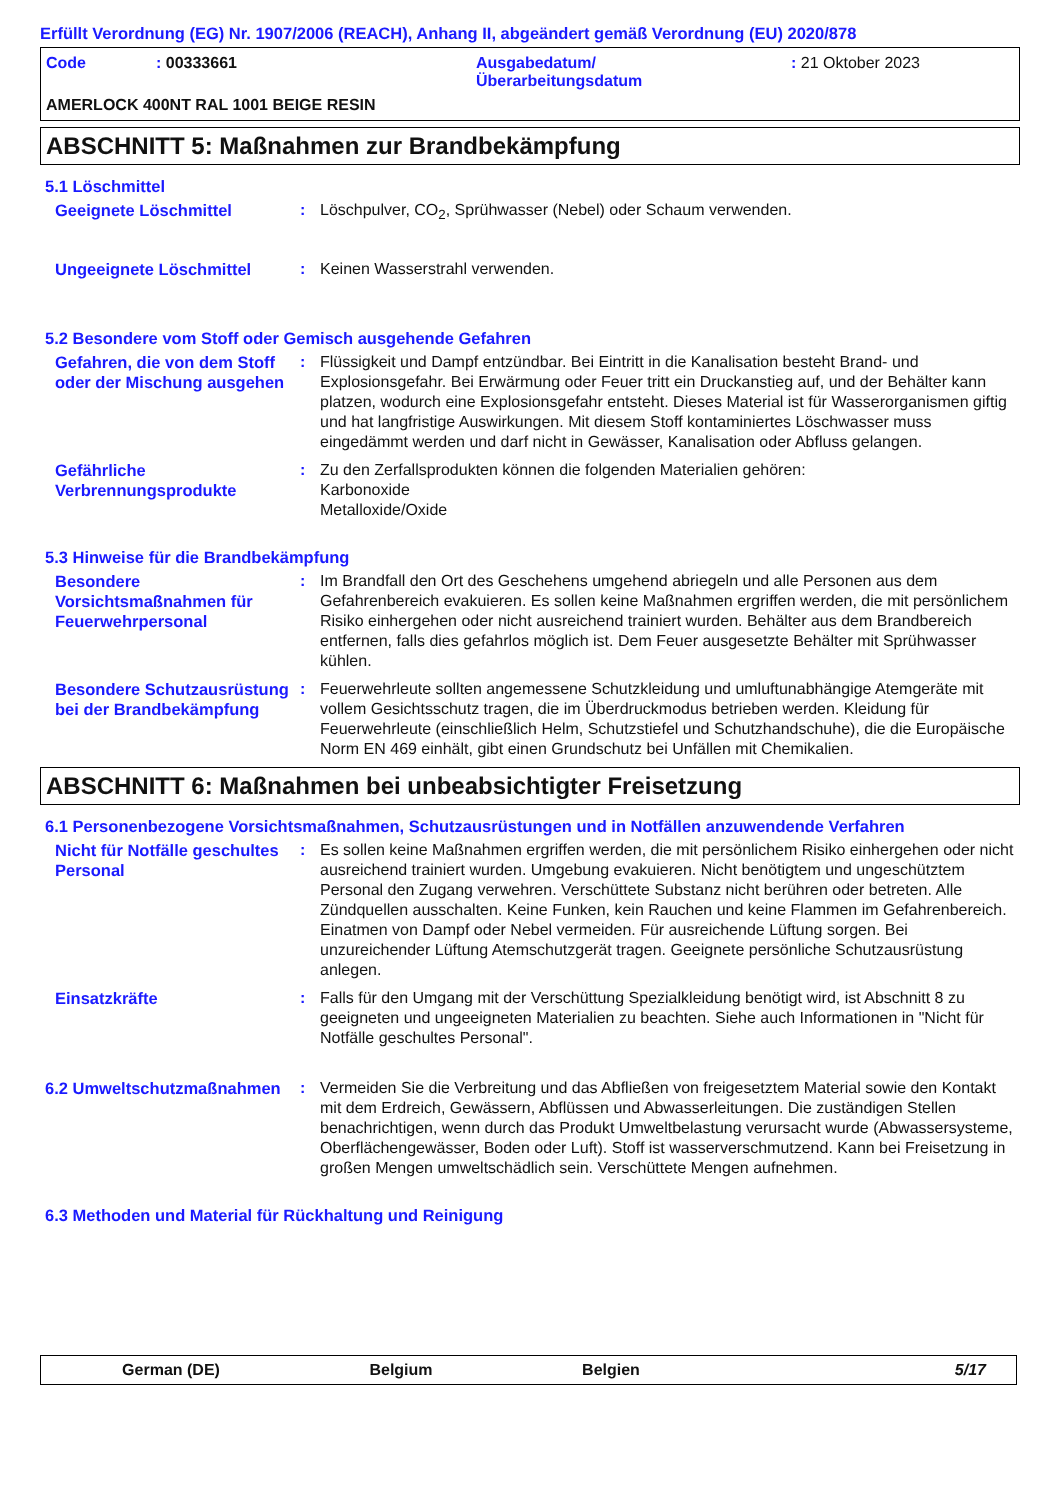Erfüllt Verordnung (EG) Nr. 1907/2006 (REACH), Anhang II, abgeändert gemäß Verordnung (EU) 2020/878
Code : 00333661 Ausgabedatum/
Überarbeitungsdatum
: 21 Oktober 2023
AMERLOCK 400NT RAL 1001 BEIGE RESIN
ABSCHNITT 5: Maßnahmen zur Brandbekämpfung
5.1 Löschmittel
Geeignete Löschmittel : Löschpulver, CO<sub>2</sub>, Sprühwasser (Nebel) oder Schaum verwenden.
Ungeeignete Löschmittel : Keinen Wasserstrahl verwenden.
5.2 Besondere vom Stoff oder Gemisch ausgehende Gefahren
Gefahren, die von dem Stoff oder der Mischung ausgehen
: Flüssigkeit und Dampf entzündbar. Bei Eintritt in die Kanalisation besteht Brand- und Explosionsgefahr. Bei Erwärmung oder Feuer tritt ein Druckanstieg auf, und der Behälter kann platzen, wodurch eine Explosionsgefahr entsteht. Dieses Material ist für Wasserorganismen giftig und hat langfristige Auswirkungen. Mit diesem Stoff kontaminiertes Löschwasser muss eingedämmt werden und darf nicht in Gewässer, Kanalisation oder Abfluss gelangen.
Gefährliche Verbrennungsprodukte
: Zu den Zerfallsprodukten können die folgenden Materialien gehören:
Karbonoxide
Metalloxide/Oxide
5.3 Hinweise für die Brandbekämpfung
Besondere Vorsichtsmaßnahmen für Feuerwehrpersonal
: Im Brandfall den Ort des Geschehens umgehend abriegeln und alle Personen aus dem Gefahrenbereich evakuieren. Es sollen keine Maßnahmen ergriffen werden, die mit persönlichem Risiko einhergehen oder nicht ausreichend trainiert wurden. Behälter aus dem Brandbereich entfernen, falls dies gefahrlos möglich ist. Dem Feuer ausgesetzte Behälter mit Sprühwasser kühlen.
Besondere Schutzausrüstung bei der Brandbekämpfung
: Feuerwehrleute sollten angemessene Schutzkleidung und umluftunabhängige Atemgeräte mit vollem Gesichtsschutz tragen, die im Überdruckmodus betrieben werden. Kleidung für Feuerwehrleute (einschließlich Helm, Schutzstiefel und Schutzhandschuhe), die die Europäische Norm EN 469 einhält, gibt einen Grundschutz bei Unfällen mit Chemikalien.
ABSCHNITT 6: Maßnahmen bei unbeabsichtigter Freisetzung
6.1 Personenbezogene Vorsichtsmaßnahmen, Schutzausrüstungen und in Notfällen anzuwendende Verfahren
Nicht für Notfälle geschultes Personal
: Es sollen keine Maßnahmen ergriffen werden, die mit persönlichem Risiko einhergehen oder nicht ausreichend trainiert wurden. Umgebung evakuieren. Nicht benötigtem und ungeschütztem Personal den Zugang verwehren. Verschüttete Substanz nicht berühren oder betreten. Alle Zündquellen ausschalten. Keine Funken, kein Rauchen und keine Flammen im Gefahrenbereich. Einatmen von Dampf oder Nebel vermeiden. Für ausreichende Lüftung sorgen. Bei unzureichender Lüftung Atemschutzgerät tragen. Geeignete persönliche Schutzausrüstung anlegen.
Einsatzkräfte : Falls für den Umgang mit der Verschüttung Spezialkleidung benötigt wird, ist Abschnitt 8 zu geeigneten und ungeeigneten Materialien zu beachten. Siehe auch Informationen in "Nicht für Notfälle geschultes Personal".
6.2 Umweltschutzmaßnahmen : Vermeiden Sie die Verbreitung und das Abfließen von freigesetztem Material sowie den Kontakt mit dem Erdreich, Gewässern, Abflüssen und Abwasserleitungen. Die zuständigen Stellen benachrichtigen, wenn durch das Produkt Umweltbelastung verursacht wurde (Abwassersysteme, Oberflächengewässer, Boden oder Luft). Stoff ist wasserverschmutzend. Kann bei Freisetzung in großen Mengen umweltschädlich sein. Verschüttete Mengen aufnehmen.
6.3 Methoden und Material für Rückhaltung und Reinigung
German (DE) Belgium Belgien 5/17